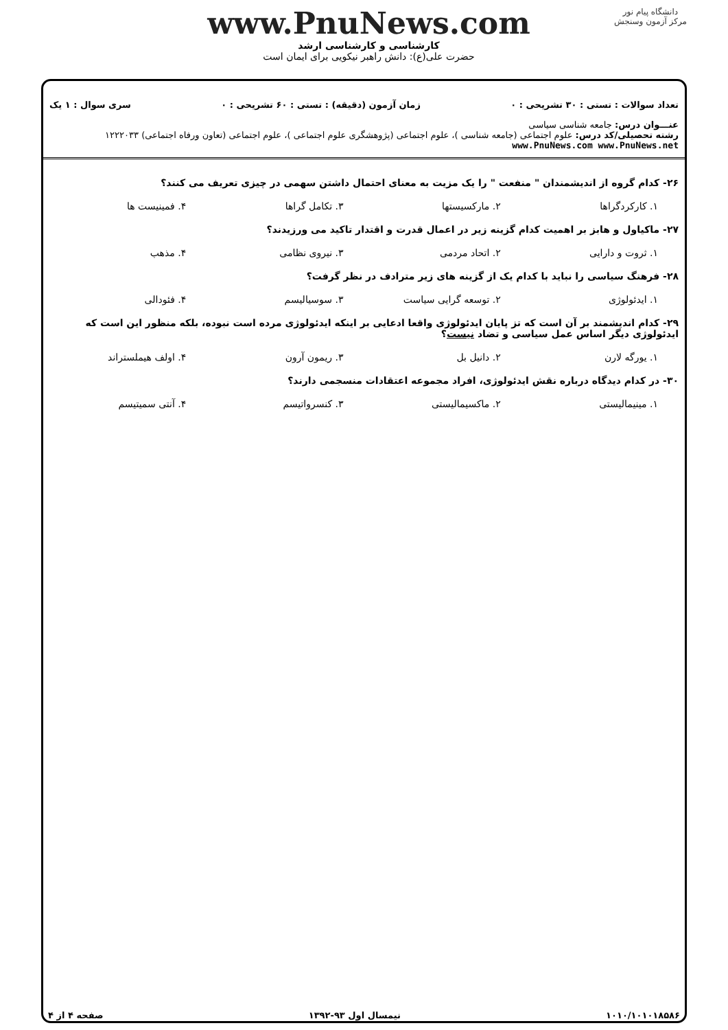دانشگاه پیام نور
مرکز آزمون وسنجش
www.PnuNews.com
کارشناسی و کارشناسی ارشد
حضرت علی(ع): دانش راهبر نیکویی برای ایمان است
تعداد سوالات : تستی : ۳۰ تشریحی : ۰ زمان آزمون (دقیقه) : تستی : ۶۰ تشریحی : ۰ سری سوال : ۱ یک
عنـــوان درس: جامعه شناسی سیاسی
رشته تحصیلی/کد درس: علوم اجتماعی (جامعه شناسی )، علوم اجتماعی (پژوهشگری علوم اجتماعی )، علوم اجتماعی (تعاون ورفاه اجتماعی) ۱۲۲۲۰۳۳ www.PnuNews.com www.PnuNews.net
۲۶- کدام گروه از اندیشمندان " منفعت " را یک مزیت به معنای احتمال داشتن سهمی در چیزی تعریف می کنند؟
۱. کارکردگراها ۲. مارکسیستها ۳. تکامل گراها ۴. فمینیست ها
۲۷- ماکیاول و هابز بر اهمیت کدام گزینه زیر در اعمال قدرت و اقتدار تاکید می ورزیدند؟
۱. ثروت و دارایی ۲. اتحاد مردمی ۳. نیروی نظامی ۴. مذهب
۲۸- فرهنگ سیاسی را نباید با کدام یک از گزینه های زیر مترادف در نظر گرفت؟
۱. ایدئولوژی ۲. توسعه گرایی سیاست ۳. سوسیالیسم ۴. فئودالی
۲۹- کدام اندیشمند بر آن است که تز پایان ایدئولوژی واقعا ادعایی بر اینکه ایدئولوژی مرده است نبوده، بلکه منظور این است که ایدئولوژی دیگر اساس عمل سیاسی و تضاد نیست؟
۱. یورگه لارن ۲. دانیل بل ۳. ریمون آرون ۴. اولف هیملستراند
۳۰- در کدام دیدگاه درباره نقش ایدئولوژی، افراد مجموعه اعتقادات منسجمی دارند؟
۱. مینیمالیستی ۲. ماکسیمالیستی ۳. کنسرواتیسم ۴. آنتی سمیتیسم
۱۰۱۰/۱۰۱۰۱۸۵۸۶ نیمسال اول ۹۳-۱۳۹۲ صفحه ۴ از ۴